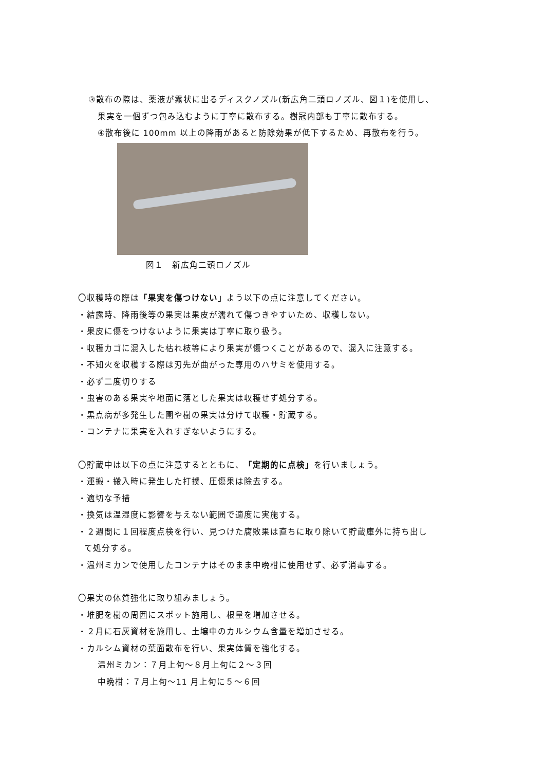③散布の際は、薬液が霧状に出るディスクノズル(新広角二頭ロノズル、図１)を使用し、
果実を一個ずつ包み込むように丁寧に散布する。樹冠内部も丁寧に散布する。
④散布後に 100mm 以上の降雨があると防除効果が低下するため、再散布を行う。
図１　新広角二頭ロノズル
〇収穫時の際は「果実を傷つけない」よう以下の点に注意してください。
・結露時、降雨後等の果実は果皮が濡れて傷つきやすいため、収穫しない。
・果皮に傷をつけないように果実は丁寧に取り扱う。
・収穫カゴに混入した枯れ枝等により果実が傷つくことがあるので、混入に注意する。
・不知火を収穫する際は刃先が曲がった専用のハサミを使用する。
・必ず二度切りする
・虫害のある果実や地面に落とした果実は収穫せず処分する。
・黒点病が多発生した園や樹の果実は分けて収穫・貯蔵する。
・コンテナに果実を入れすぎないようにする。
〇貯蔵中は以下の点に注意するとともに、「定期的に点検」を行いましょう。
・運搬・搬入時に発生した打撲、圧傷果は除去する。
・適切な予措
・換気は温湿度に影響を与えない範囲で適度に実施する。
・２週間に１回程度点検を行い、見つけた腐敗果は直ちに取り除いて貯蔵庫外に持ち出し
て処分する。
・温州ミカンで使用したコンテナはそのまま中晩柑に使用せず、必ず消毒する。
〇果実の体質強化に取り組みましょう。
・堆肥を樹の周囲にスポット施用し、根量を増加させる。
・２月に石灰資材を施用し、土壌中のカルシウム含量を増加させる。
・カルシム資材の葉面散布を行い、果実体質を強化する。
温州ミカン：７月上旬～８月上旬に２～３回
中晩柑：７月上旬～11 月上旬に５～６回